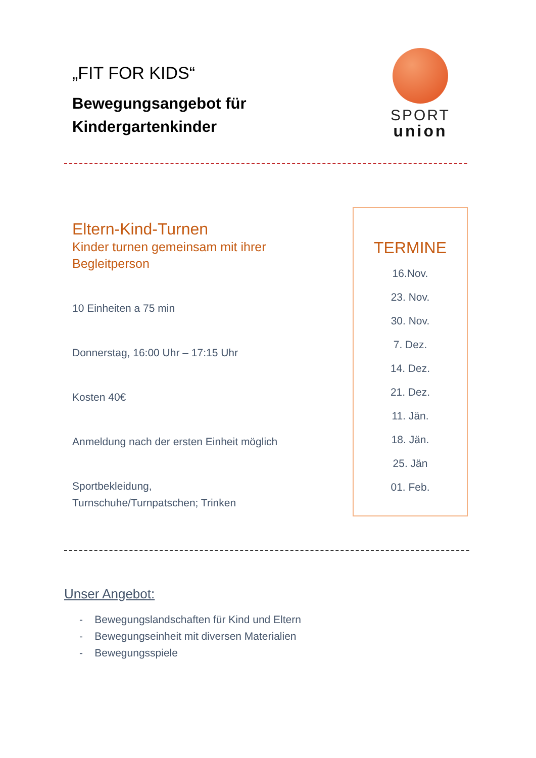„FIT FOR KIDS“
Bewegungsangebot für
Kindergartenkinder
SPORT
union
Eltern-Kind-Turnen
Kinder turnen gemeinsam mit ihrer Begleitperson
10 Einheiten a 75 min
Donnerstag, 16:00 Uhr – 17:15 Uhr
Kosten 40€
Anmeldung nach der ersten Einheit möglich
Sportbekleidung,
Turnschuhe/Turnpatschen; Trinken
TERMINE
16.Nov.
23. Nov.
30. Nov.
7. Dez.
14. Dez.
21. Dez.
11. Jän.
18. Jän.
25. Jän
01. Feb.
Unser Angebot:
- Bewegungslandschaften für Kind und Eltern
- Bewegungseinheit mit diversen Materialien
- Bewegungsspiele